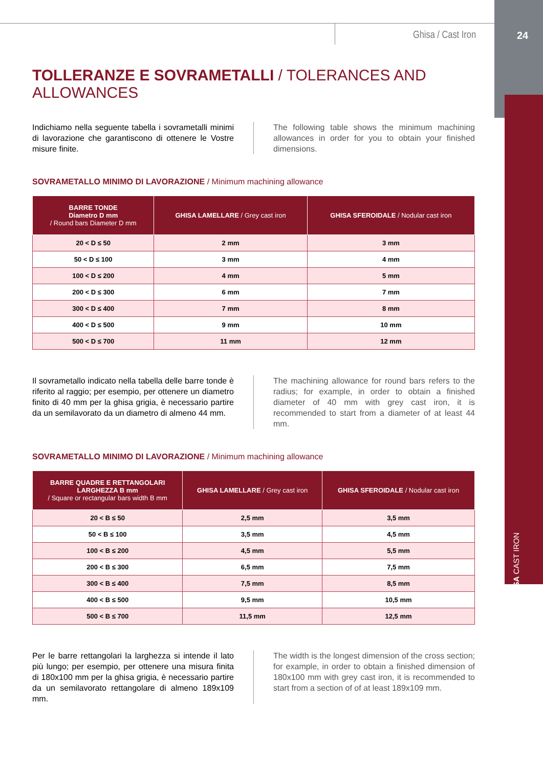Ghisa / Cast Iron
24
GHISA CAST IRON
TOLLERANZE E SOVRAMETALLI / TOLERANCES AND ALLOWANCES
Indichiamo nella seguente tabella i sovrametalli minimi di lavorazione che garantiscono di ottenere le Vostre misure finite.
The following table shows the minimum machining allowances in order for you to obtain your finished dimensions.
SOVRAMETALLO MINIMO DI LAVORAZIONE / Minimum machining allowance
| BARRE TONDE Diametro D mm / Round bars Diameter D mm | GHISA LAMELLARE / Grey cast iron | GHISA SFEROIDALE / Nodular cast iron |
| --- | --- | --- |
| 20 < D ≤ 50 | 2 mm | 3 mm |
| 50 < D ≤ 100 | 3 mm | 4 mm |
| 100 < D ≤ 200 | 4 mm | 5 mm |
| 200 < D ≤ 300 | 6 mm | 7 mm |
| 300 < D ≤ 400 | 7 mm | 8 mm |
| 400 < D ≤ 500 | 9 mm | 10 mm |
| 500 < D ≤ 700 | 11 mm | 12 mm |
Il sovrametallo indicato nella tabella delle barre tonde è riferito al raggio; per esempio, per ottenere un diametro finito di 40 mm per la ghisa grigia, è necessario partire da un semilavorato da un diametro di almeno 44 mm.
The machining allowance for round bars refers to the radius; for example, in order to obtain a finished diameter of 40 mm with grey cast iron, it is recommended to start from a diameter of at least 44 mm.
SOVRAMETALLO MINIMO DI LAVORAZIONE / Minimum machining allowance
| BARRE QUADRE E RETTANGOLARI LARGHEZZA B mm / Square or rectangular bars width B mm | GHISA LAMELLARE / Grey cast iron | GHISA SFEROIDALE / Nodular cast iron |
| --- | --- | --- |
| 20 < B ≤ 50 | 2,5 mm | 3,5 mm |
| 50 < B ≤ 100 | 3,5 mm | 4,5 mm |
| 100 < B ≤ 200 | 4,5 mm | 5,5 mm |
| 200 < B ≤ 300 | 6,5 mm | 7,5 mm |
| 300 < B ≤ 400 | 7,5 mm | 8,5 mm |
| 400 < B ≤ 500 | 9,5 mm | 10,5 mm |
| 500 < B ≤ 700 | 11,5 mm | 12,5 mm |
Per le barre rettangolari la larghezza si intende il lato più lungo; per esempio, per ottenere una misura finita di 180x100 mm per la ghisa grigia, è necessario partire da un semilavorato rettangolare di almeno 189x109 mm.
The width is the longest dimension of the cross section; for example, in order to obtain a finished dimension of 180x100 mm with grey cast iron, it is recommended to start from a section of of at least 189x109 mm.